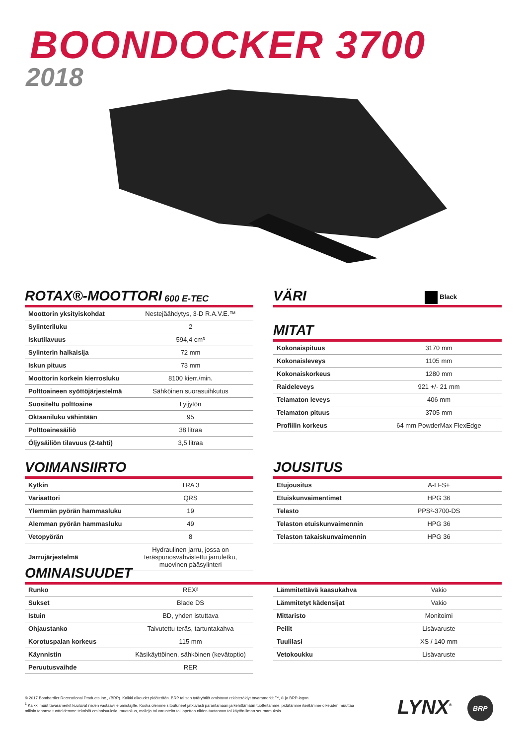BOONDOCKER 3700
2018
ROTAX®-MOOTTORI 600 E-TEC
| Moottorin yksityiskohdat | Nestejäähdytys, 3-D R.A.V.E.™ |
| Sylinteriluku | 2 |
| Iskutilavuus | 594,4 cm³ |
| Sylinterin halkaisija | 72 mm |
| Iskun pituus | 73 mm |
| Moottorin korkein kierrosluku | 8100 kierr./min. |
| Polttoaineen syöttöjärjestelmä | Sähköinen suorasuihkutus |
| Suositeltu polttoaine | Lyijytön |
| Oktaaniluku vähintään | 95 |
| Polttoainesäiliö | 38 litraa |
| Öljysäiliön tilavuus (2-tahti) | 3,5 litraa |
VÄRI Black
MITAT
| Kokonaispituus | 3170 mm |
| Kokonaisleveys | 1105 mm |
| Kokonaiskorkeus | 1280 mm |
| Raideleveys | 921 +/- 21 mm |
| Telamaton leveys | 406 mm |
| Telamaton pituus | 3705 mm |
| Profiilin korkeus | 64 mm PowderMax FlexEdge |
VOIMANSIIRTO
| Kytkin | TRA 3 |
| Variaattori | QRS |
| Ylemmän pyörän hammasluku | 19 |
| Alemman pyörän hammasluku | 49 |
| Vetopyörän | 8 |
| Jarrujärjestelmä | Hydraulinen jarru, jossa on teräspunosvahvistettu jarruletku, muovinen pääsylinteri |
JOUSITUS
| Etujousitus | A-LFS+ |
| Etuiskunvaimentimet | HPG 36 |
| Telasto | PPS²-3700-DS |
| Telaston etuiskunvaimennin | HPG 36 |
| Telaston takaiskunvaimennin | HPG 36 |
OMINAISUUDET
| Runko | REX² |
| Sukset | Blade DS |
| Istuin | BD, yhden istuttava |
| Ohjaustanko | Taivutettu teräs, tartuntakahva |
| Korotuspalan korkeus | 115 mm |
| Käynnistin | Käsikäyttöinen, sähköinen (kevätoptio) |
| Peruutusvaihde | RER |
| Lämmitettävä kaasukahva | Vakio |
| Lämmitetyt kädensijat | Vakio |
| Mittaristo | Monitoimi |
| Peilit | Lisävaruste |
| Tuulilasi | XS / 140 mm |
| Vetokoukku | Lisävaruste |
© 2017 Bombardier Recreational Products Inc., (BRP). Kaikki oikeudet pidätetään. BRP tai sen tytäryhtiöt omistavat rekisteröidyt tavaramerkit ™, ® ja BRP-logon.
<sup>1</sup> Kaikki muut tavaramerkit kuuluvat niiden vastaaville omistajille. Koska olemme sitoutuneet jatkuvasti parantamaan ja kehittämään tuotteitamme, pidätämme itsellämme oikeuden muuttaa milloin tahansa tuotteidemme teknisiä ominaisuuksia, muotoilua, malleja tai varusteita tai lopettaa niiden tuotannon tai käytön ilman seuraamuksia.
LYNX<sup>®</sup> BRP